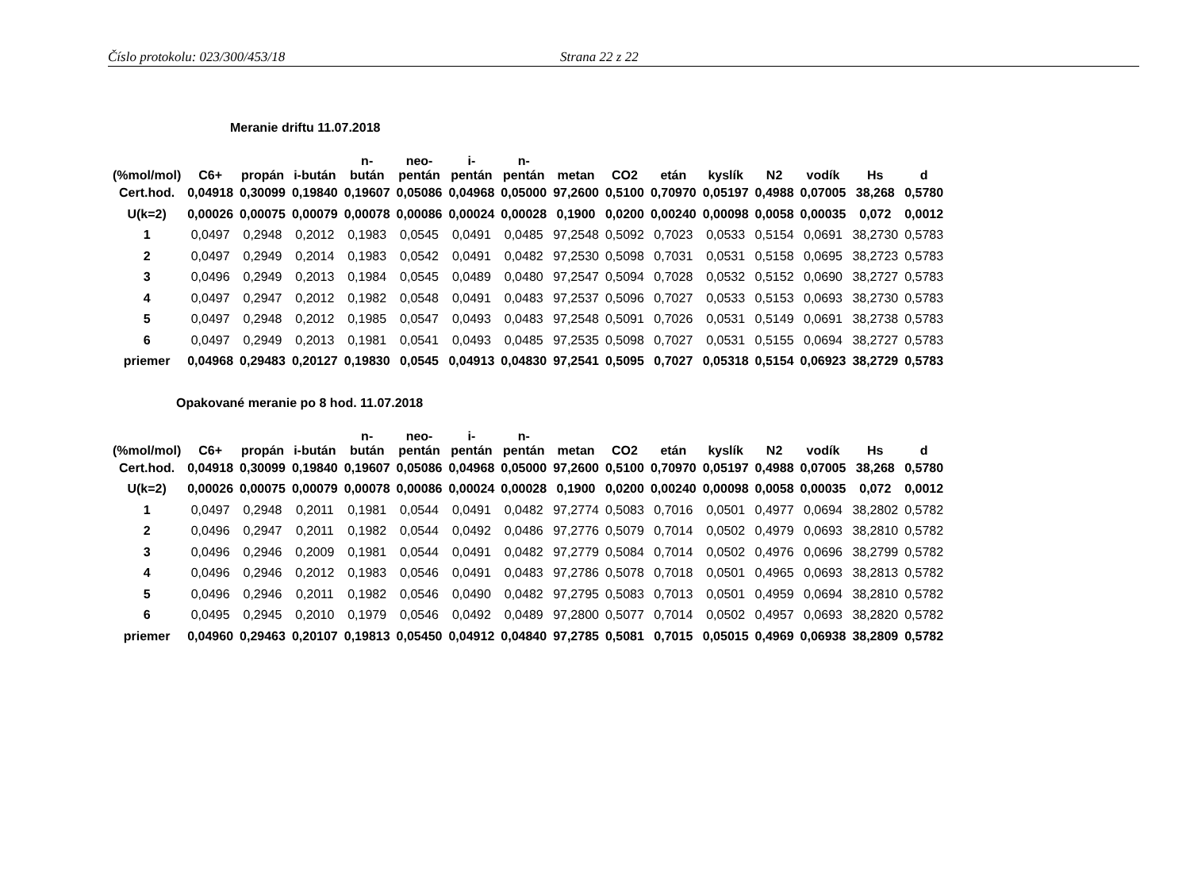Číslo protokolu: 023/300/453/18 Strana 22 z 22
Meranie driftu 11.07.2018
| (%mol/mol) | C6+ | propán | i-bután | n- bután | neo- pentán | i- pentán | n- pentán | metan | CO2 | etán | kyslík | N2 | vodík | Hs | d |
| --- | --- | --- | --- | --- | --- | --- | --- | --- | --- | --- | --- | --- | --- | --- | --- |
| Cert.hod. | 0,04918 | 0,30099 | 0,19840 | 0,19607 | 0,05086 | 0,04968 | 0,05000 | 97,2600 | 0,5100 | 0,70970 | 0,05197 | 0,4988 | 0,07005 | 38,268 | 0,5780 |
| U(k=2) | 0,00026 | 0,00075 | 0,00079 | 0,00078 | 0,00086 | 0,00024 | 0,00028 | 0,1900 | 0,0200 | 0,00240 | 0,00098 | 0,0058 | 0,00035 | 0,072 | 0,0012 |
| 1 | 0,0497 | 0,2948 | 0,2012 | 0,1983 | 0,0545 | 0,0491 | 0,0485 | 97,2548 | 0,5092 | 0,7023 | 0,0533 | 0,5154 | 0,0691 | 38,2730 | 0,5783 |
| 2 | 0,0497 | 0,2949 | 0,2014 | 0,1983 | 0,0542 | 0,0491 | 0,0482 | 97,2530 | 0,5098 | 0,7031 | 0,0531 | 0,5158 | 0,0695 | 38,2723 | 0,5783 |
| 3 | 0,0496 | 0,2949 | 0,2013 | 0,1984 | 0,0545 | 0,0489 | 0,0480 | 97,2547 | 0,5094 | 0,7028 | 0,0532 | 0,5152 | 0,0690 | 38,2727 | 0,5783 |
| 4 | 0,0497 | 0,2947 | 0,2012 | 0,1982 | 0,0548 | 0,0491 | 0,0483 | 97,2537 | 0,5096 | 0,7027 | 0,0533 | 0,5153 | 0,0693 | 38,2730 | 0,5783 |
| 5 | 0,0497 | 0,2948 | 0,2012 | 0,1985 | 0,0547 | 0,0493 | 0,0483 | 97,2548 | 0,5091 | 0,7026 | 0,0531 | 0,5149 | 0,0691 | 38,2738 | 0,5783 |
| 6 | 0,0497 | 0,2949 | 0,2013 | 0,1981 | 0,0541 | 0,0493 | 0,0485 | 97,2535 | 0,5098 | 0,7027 | 0,0531 | 0,5155 | 0,0694 | 38,2727 | 0,5783 |
| priemer | 0,04968 | 0,29483 | 0,20127 | 0,19830 | 0,0545 | 0,04913 | 0,04830 | 97,2541 | 0,5095 | 0,7027 | 0,05318 | 0,5154 | 0,06923 | 38,2729 | 0,5783 |
Opakované meranie po 8 hod. 11.07.2018
| (%mol/mol) | C6+ | propán | i-bután | n- bután | neo- pentán | i- pentán | n- pentán | metan | CO2 | etán | kyslík | N2 | vodík | Hs | d |
| --- | --- | --- | --- | --- | --- | --- | --- | --- | --- | --- | --- | --- | --- | --- | --- |
| Cert.hod. | 0,04918 | 0,30099 | 0,19840 | 0,19607 | 0,05086 | 0,04968 | 0,05000 | 97,2600 | 0,5100 | 0,70970 | 0,05197 | 0,4988 | 0,07005 | 38,268 | 0,5780 |
| U(k=2) | 0,00026 | 0,00075 | 0,00079 | 0,00078 | 0,00086 | 0,00024 | 0,00028 | 0,1900 | 0,0200 | 0,00240 | 0,00098 | 0,0058 | 0,00035 | 0,072 | 0,0012 |
| 1 | 0,0497 | 0,2948 | 0,2011 | 0,1981 | 0,0544 | 0,0491 | 0,0482 | 97,2774 | 0,5083 | 0,7016 | 0,0501 | 0,4977 | 0,0694 | 38,2802 | 0,5782 |
| 2 | 0,0496 | 0,2947 | 0,2011 | 0,1982 | 0,0544 | 0,0492 | 0,0486 | 97,2776 | 0,5079 | 0,7014 | 0,0502 | 0,4979 | 0,0693 | 38,2810 | 0,5782 |
| 3 | 0,0496 | 0,2946 | 0,2009 | 0,1981 | 0,0544 | 0,0491 | 0,0482 | 97,2779 | 0,5084 | 0,7014 | 0,0502 | 0,4976 | 0,0696 | 38,2799 | 0,5782 |
| 4 | 0,0496 | 0,2946 | 0,2012 | 0,1983 | 0,0546 | 0,0491 | 0,0483 | 97,2786 | 0,5078 | 0,7018 | 0,0501 | 0,4965 | 0,0693 | 38,2813 | 0,5782 |
| 5 | 0,0496 | 0,2946 | 0,2011 | 0,1982 | 0,0546 | 0,0490 | 0,0482 | 97,2795 | 0,5083 | 0,7013 | 0,0501 | 0,4959 | 0,0694 | 38,2810 | 0,5782 |
| 6 | 0,0495 | 0,2945 | 0,2010 | 0,1979 | 0,0546 | 0,0492 | 0,0489 | 97,2800 | 0,5077 | 0,7014 | 0,0502 | 0,4957 | 0,0693 | 38,2820 | 0,5782 |
| priemer | 0,04960 | 0,29463 | 0,20107 | 0,19813 | 0,05450 | 0,04912 | 0,04840 | 97,2785 | 0,5081 | 0,7015 | 0,05015 | 0,4969 | 0,06938 | 38,2809 | 0,5782 |